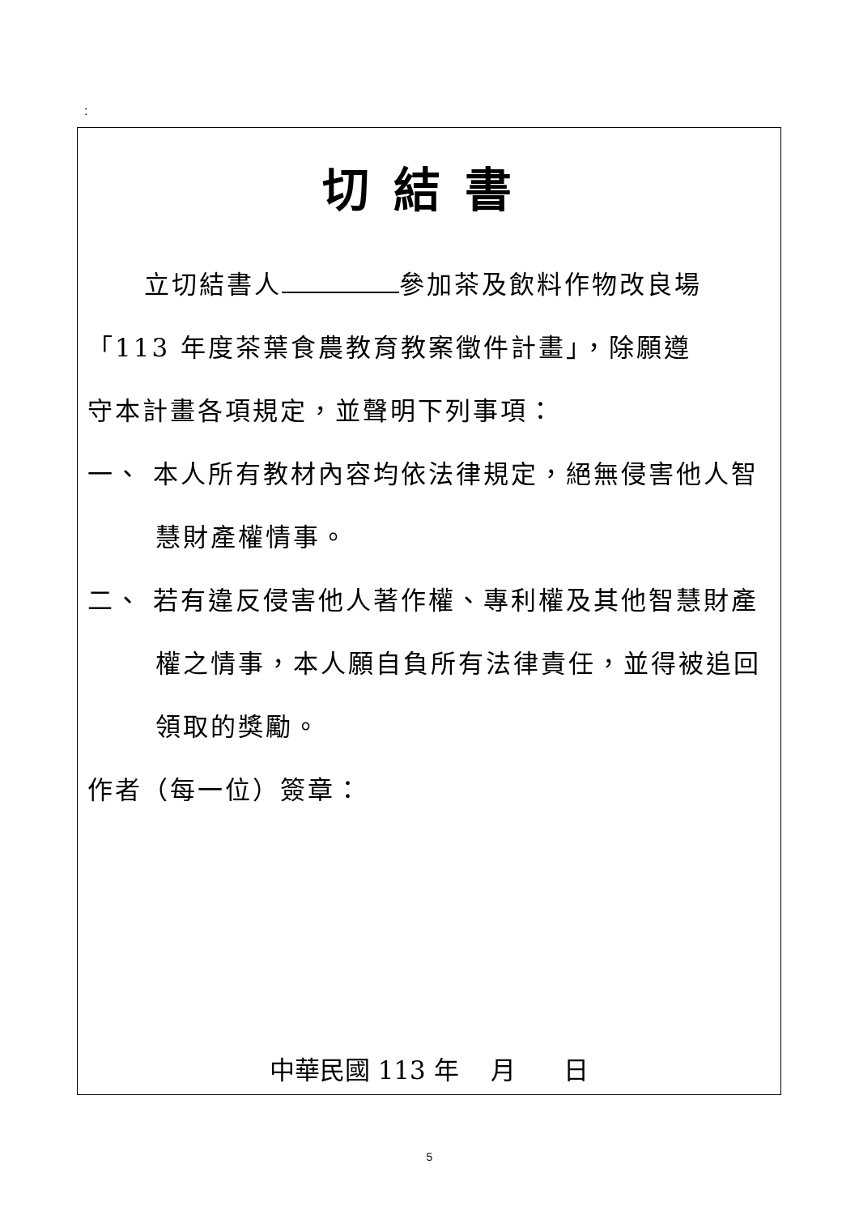:
切結書
立切結書人 參加茶及飲料作物改良場
「113 年度茶葉食農教育教案徵件計畫」，除願遵
守本計畫各項規定，並聲明下列事項：
一、 本人所有教材內容均依法律規定，絕無侵害他人智慧財產權情事。
二、 若有違反侵害他人著作權、專利權及其他智慧財產權之情事，本人願自負所有法律責任，並得被追回領取的獎勵。
作者（每一位）簽章：
中華民國 113 年 月 日
5